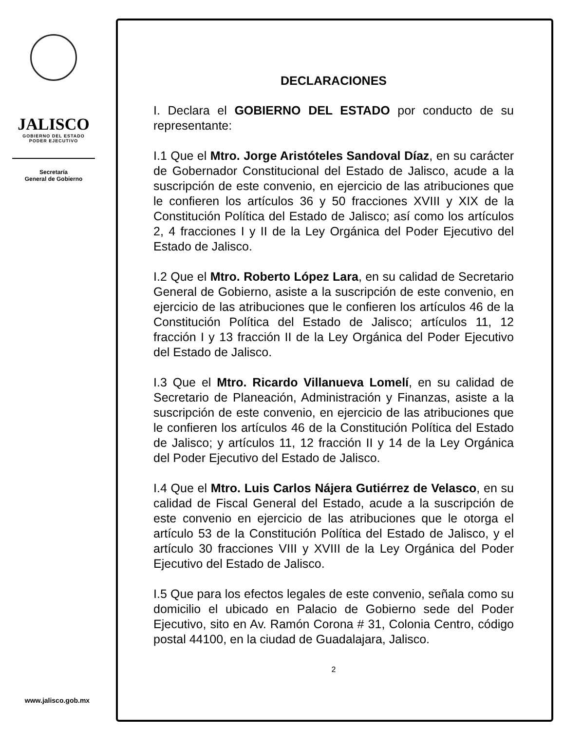JALISCO
GOBIERNO DEL ESTADO
PODER EJECUTIVO
Secretaría
General de Gobierno
www.jalisco.gob.mx
DECLARACIONES
I. Declara el GOBIERNO DEL ESTADO por conducto de su representante:
I.1 Que el Mtro. Jorge Aristóteles Sandoval Díaz, en su carácter de Gobernador Constitucional del Estado de Jalisco, acude a la suscripción de este convenio, en ejercicio de las atribuciones que le confieren los artículos 36 y 50 fracciones XVIII y XIX de la Constitución Política del Estado de Jalisco; así como los artículos 2, 4 fracciones I y II de la Ley Orgánica del Poder Ejecutivo del Estado de Jalisco.
I.2 Que el Mtro. Roberto López Lara, en su calidad de Secretario General de Gobierno, asiste a la suscripción de este convenio, en ejercicio de las atribuciones que le confieren los artículos 46 de la Constitución Política del Estado de Jalisco; artículos 11, 12 fracción I y 13 fracción II de la Ley Orgánica del Poder Ejecutivo del Estado de Jalisco.
I.3 Que el Mtro. Ricardo Villanueva Lomelí, en su calidad de Secretario de Planeación, Administración y Finanzas, asiste a la suscripción de este convenio, en ejercicio de las atribuciones que le confieren los artículos 46 de la Constitución Política del Estado de Jalisco; y artículos 11, 12 fracción II y 14 de la Ley Orgánica del Poder Ejecutivo del Estado de Jalisco.
I.4 Que el Mtro. Luis Carlos Nájera Gutiérrez de Velasco, en su calidad de Fiscal General del Estado, acude a la suscripción de este convenio en ejercicio de las atribuciones que le otorga el artículo 53 de la Constitución Política del Estado de Jalisco, y el artículo 30 fracciones VIII y XVIII de la Ley Orgánica del Poder Ejecutivo del Estado de Jalisco.
I.5 Que para los efectos legales de este convenio, señala como su domicilio el ubicado en Palacio de Gobierno sede del Poder Ejecutivo, sito en Av. Ramón Corona # 31, Colonia Centro, código postal 44100, en la ciudad de Guadalajara, Jalisco.
2